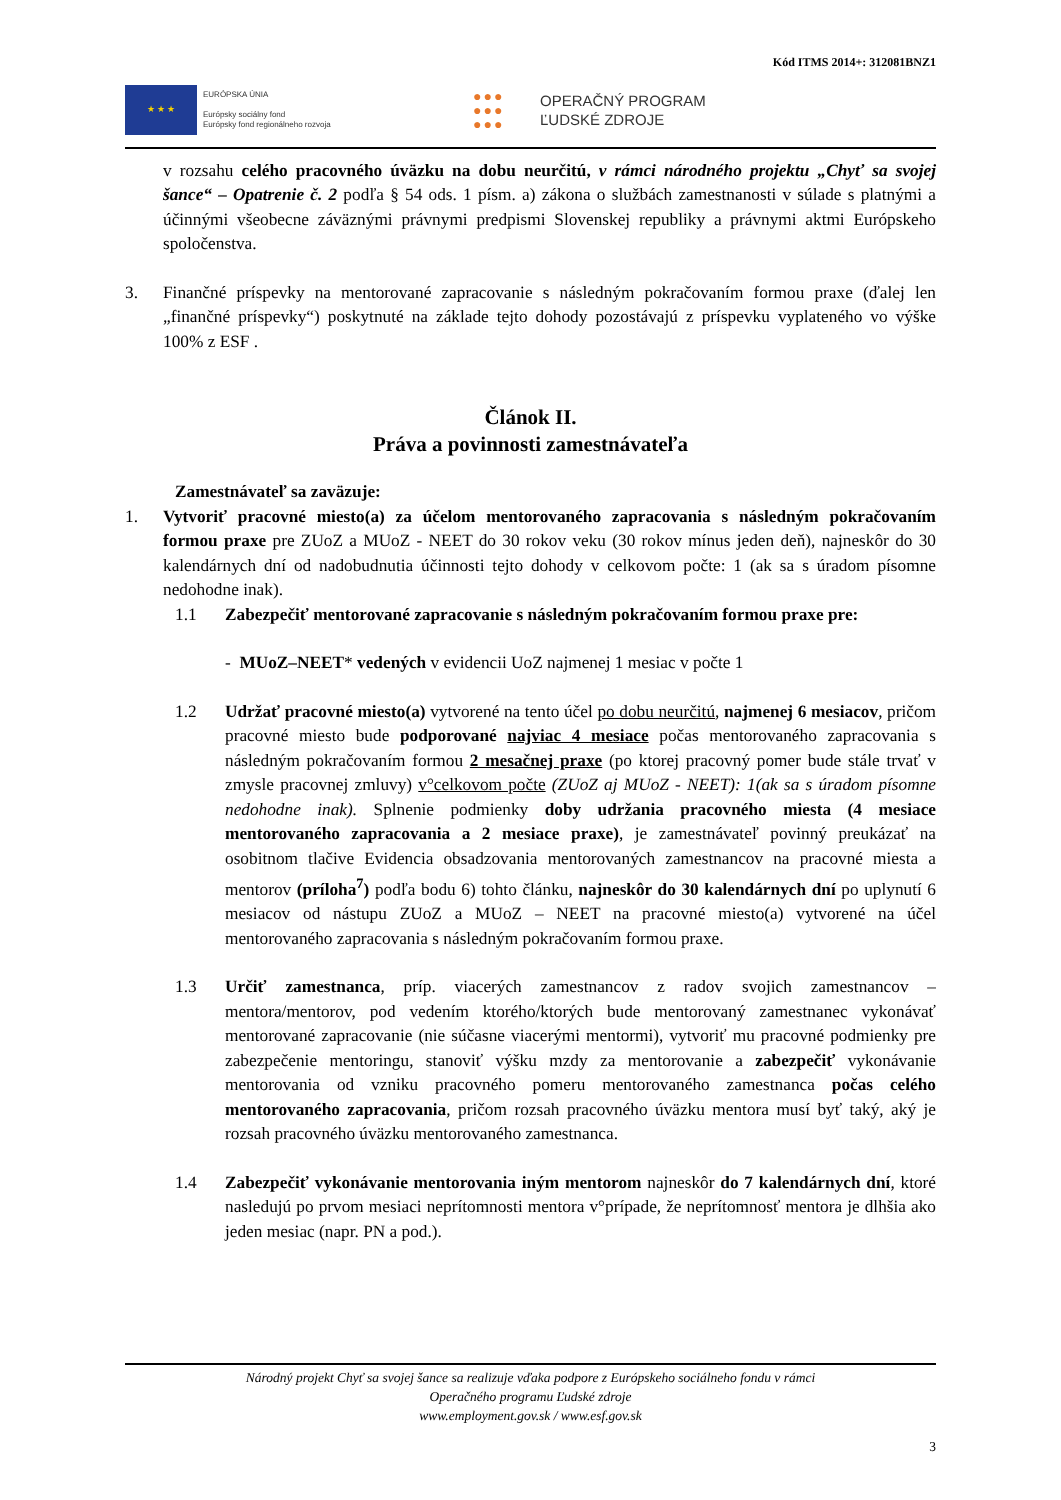Kód ITMS 2014+: 312081BNZ1
★ ★ ★
EURÓPSKA ÚNIA
Európsky sociálny fond
Európsky fond regionálneho rozvoja
●●●
●●●
●●●
OPERAČNÝ PROGRAM
ĽUDSKÉ ZDROJE
v rozsahu celého pracovného úväzku na dobu neurčitú, v rámci národného projektu „Chyť sa svojej šance“ – Opatrenie č. 2 podľa § 54 ods. 1 písm. a) zákona o službách zamestnanosti v súlade s platnými a účinnými všeobecne záväznými právnymi predpismi Slovenskej republiky a právnymi aktmi Európskeho spoločenstva.
3. Finančné príspevky na mentorované zapracovanie s následným pokračovaním formou praxe (ďalej len „finančné príspevky“) poskytnuté na základe tejto dohody pozostávajú z príspevku vyplateného vo výške 100% z ESF .
Článok II.
Práva a povinnosti zamestnávateľa
Zamestnávateľ sa zaväzuje:
1. Vytvoriť pracovné miesto(a) za účelom mentorovaného zapracovania s následným pokračovaním formou praxe pre ZUoZ a MUoZ - NEET do 30 rokov veku (30 rokov mínus jeden deň), najneskôr do 30 kalendárnych dní od nadobudnutia účinnosti tejto dohody v celkovom počte: 1 (ak sa s úradom písomne nedohodne inak).
1.1 Zabezpečiť mentorované zapracovanie s následným pokračovaním formou praxe pre:
- MUoZ–NEET* vedených v evidencii UoZ najmenej 1 mesiac v počte 1
1.2 Udržať pracovné miesto(a) vytvorené na tento účel po dobu neurčitú, najmenej 6 mesiacov, pričom pracovné miesto bude podporované najviac 4 mesiace počas mentorovaného zapracovania s následným pokračovaním formou 2 mesačnej praxe (po ktorej pracovný pomer bude stále trvať v zmysle pracovnej zmluvy) v°celkovom počte (ZUoZ aj MUoZ - NEET): 1(ak sa s úradom písomne nedohodne inak). Splnenie podmienky doby udržania pracovného miesta (4 mesiace mentorovaného zapracovania a 2 mesiace praxe), je zamestnávateľ povinný preukázať na osobitnom tlačive Evidencia obsadzovania mentorovaných zamestnancov na pracovné miesta a mentorov (príloha<sup>7</sup>) podľa bodu 6) tohto článku, najneskôr do 30 kalendárnych dní po uplynutí 6 mesiacov od nástupu ZUoZ a MUoZ – NEET na pracovné miesto(a) vytvorené na účel mentorovaného zapracovania s následným pokračovaním formou praxe.
1.3 Určiť zamestnanca, príp. viacerých zamestnancov z radov svojich zamestnancov – mentora/mentorov, pod vedením ktorého/ktorých bude mentorovaný zamestnanec vykonávať mentorované zapracovanie (nie súčasne viacerými mentormi), vytvoriť mu pracovné podmienky pre zabezpečenie mentoringu, stanoviť výšku mzdy za mentorovanie a zabezpečiť vykonávanie mentorovania od vzniku pracovného pomeru mentorovaného zamestnanca počas celého mentorovaného zapracovania, pričom rozsah pracovného úväzku mentora musí byť taký, aký je rozsah pracovného úväzku mentorovaného zamestnanca.
1.4 Zabezpečiť vykonávanie mentorovania iným mentorom najneskôr do 7 kalendárnych dní, ktoré nasledujú po prvom mesiaci neprítomnosti mentora v°prípade, že neprítomnosť mentora je dlhšia ako jeden mesiac (napr. PN a pod.).
Národný projekt Chyť sa svojej šance sa realizuje vďaka podpore z Európskeho sociálneho fondu v rámci
Operačného programu Ľudské zdroje
www.employment.gov.sk / www.esf.gov.sk
3